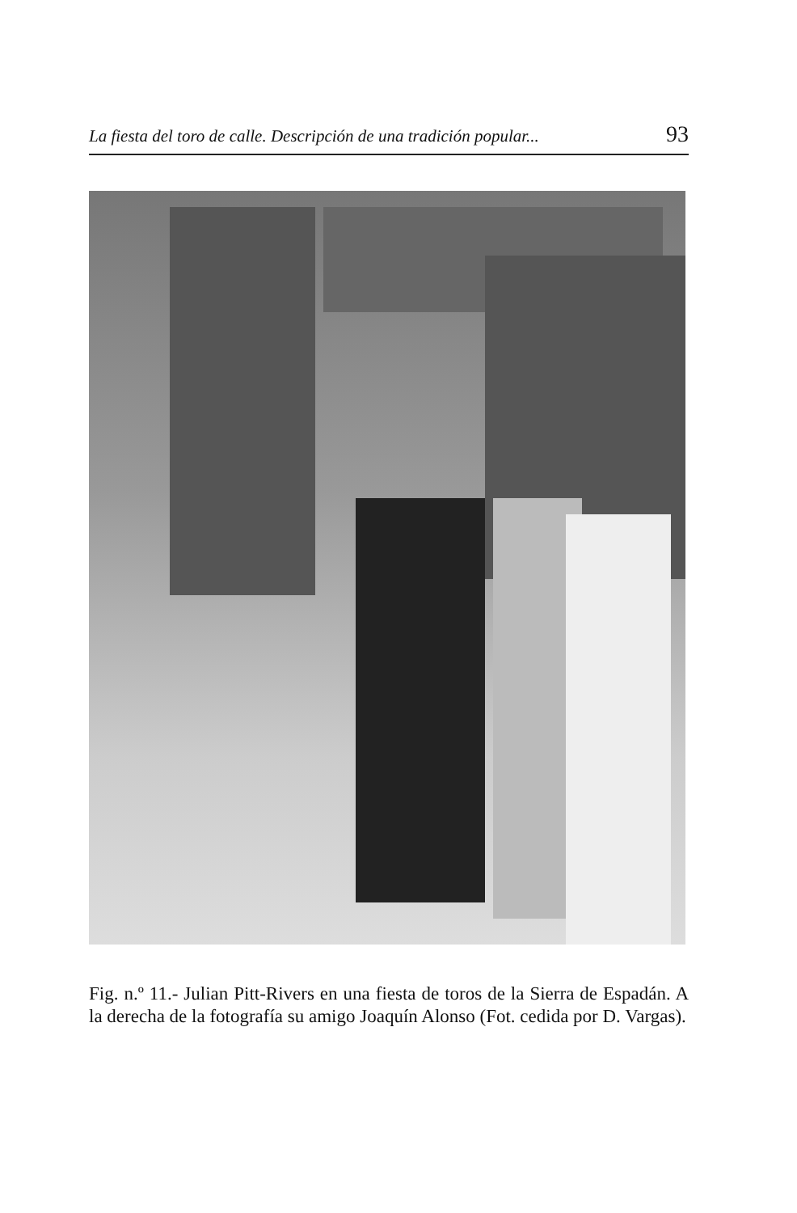La fiesta del toro de calle. Descripción de una tradición popular... 93
Fig. n.º 11.- Julian Pitt-Rivers en una fiesta de toros de la Sierra de Espadán. A la derecha de la fotografía su amigo Joaquín Alonso (Fot. cedida por D. Vargas).